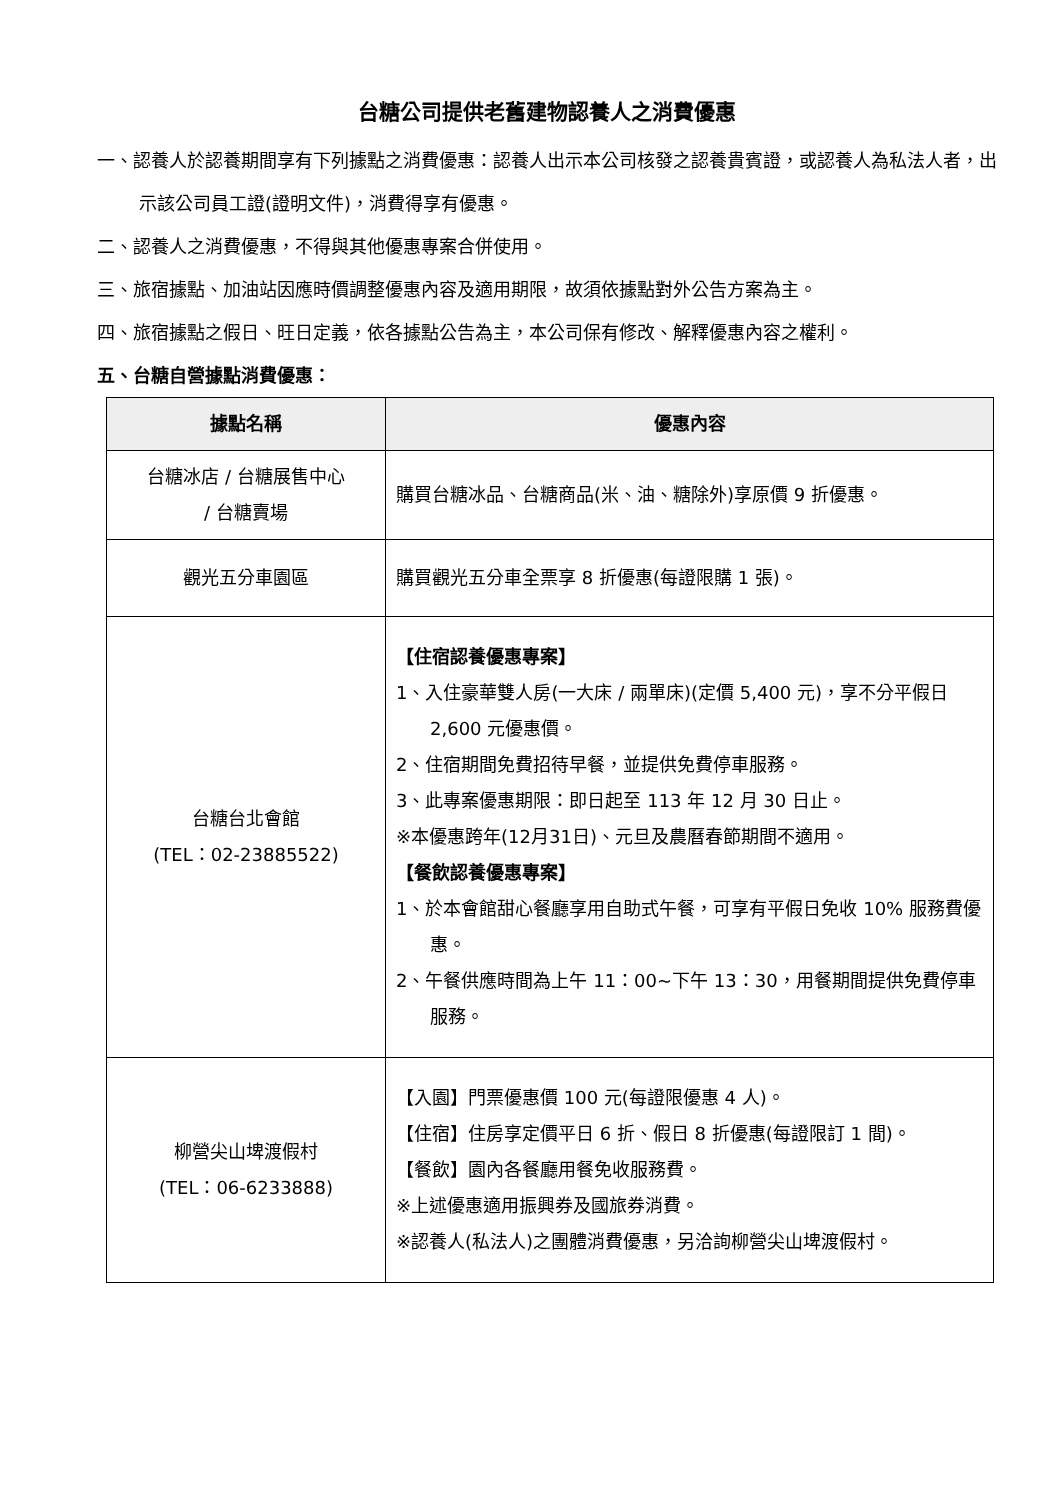台糖公司提供老舊建物認養人之消費優惠
一、認養人於認養期間享有下列據點之消費優惠：認養人出示本公司核發之認養貴賓證，或認養人為私法人者，出示該公司員工證(證明文件)，消費得享有優惠。
二、認養人之消費優惠，不得與其他優惠專案合併使用。
三、旅宿據點、加油站因應時價調整優惠內容及適用期限，故須依據點對外公告方案為主。
四、旅宿據點之假日、旺日定義，依各據點公告為主，本公司保有修改、解釋優惠內容之權利。
五、台糖自營據點消費優惠：
| 據點名稱 | 優惠內容 |
| --- | --- |
| 台糖冰店 / 台糖展售中心 / 台糖賣場 | 購買台糖冰品、台糖商品(米、油、糖除外)享原價 9 折優惠。 |
| 觀光五分車園區 | 購買觀光五分車全票享 8 折優惠(每證限購 1 張)。 |
| 台糖台北會館 (TEL：02-23885522) | 【住宿認養優惠專案】 1、入住豪華雙人房(一大床 / 兩單床)(定價 5,400 元)，享不分平假日 2,600 元優惠價。 2、住宿期間免費招待早餐，並提供免費停車服務。 3、此專案優惠期限：即日起至 113 年 12 月 30 日止。 ※本優惠跨年(12月31日)、元旦及農曆春節期間不適用。 【餐飲認養優惠專案】 1、於本會館甜心餐廳享用自助式午餐，可享有平假日免收 10% 服務費優惠。 2、午餐供應時間為上午 11：00~下午 13：30，用餐期間提供免費停車服務。 |
| 柳營尖山埤渡假村 (TEL：06-6233888) | 【入園】門票優惠價 100 元(每證限優惠 4 人)。 【住宿】住房享定價平日 6 折、假日 8 折優惠(每證限訂 1 間)。 【餐飲】園內各餐廳用餐免收服務費。 ※上述優惠適用振興券及國旅券消費。 ※認養人(私法人)之團體消費優惠，另洽詢柳營尖山埤渡假村。 |